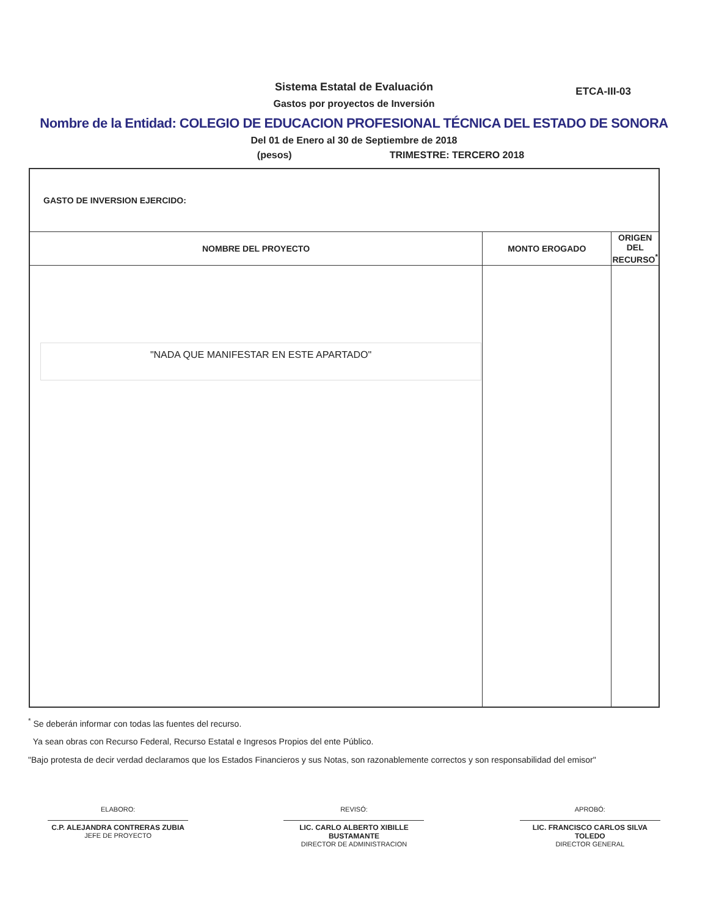Sistema Estatal de Evaluación
ETCA-III-03
Gastos por proyectos de Inversión
Nombre de la Entidad: COLEGIO DE EDUCACION PROFESIONAL TÉCNICA DEL ESTADO DE SONORA
Del 01 de Enero al 30 de Septiembre de 2018
(pesos) TRIMESTRE: TERCERO 2018
| GASTO DE INVERSION EJERCIDO: | | |
| NOMBRE DEL PROYECTO | MONTO EROGADO | ORIGEN DEL RECURSO<sup>*</sup> |
| "NADA QUE MANIFESTAR EN ESTE APARTADO" | | |
<sup>*</sup> Se deberán informar con todas las fuentes del recurso.
Ya sean obras con Recurso Federal, Recurso Estatal e Ingresos Propios del ente Público.
"Bajo protesta de decir verdad declaramos que los Estados Financieros y sus Notas, son razonablemente correctos y son responsabilidad del emisor"
ELABORO:
C.P. ALEJANDRA CONTRERAS ZUBIA
JEFE DE PROYECTO
REVISÓ:
LIC. CARLO ALBERTO XIBILLE BUSTAMANTE
DIRECTOR DE ADMINISTRACION
APROBÓ:
LIC. FRANCISCO CARLOS SILVA TOLEDO
DIRECTOR GENERAL